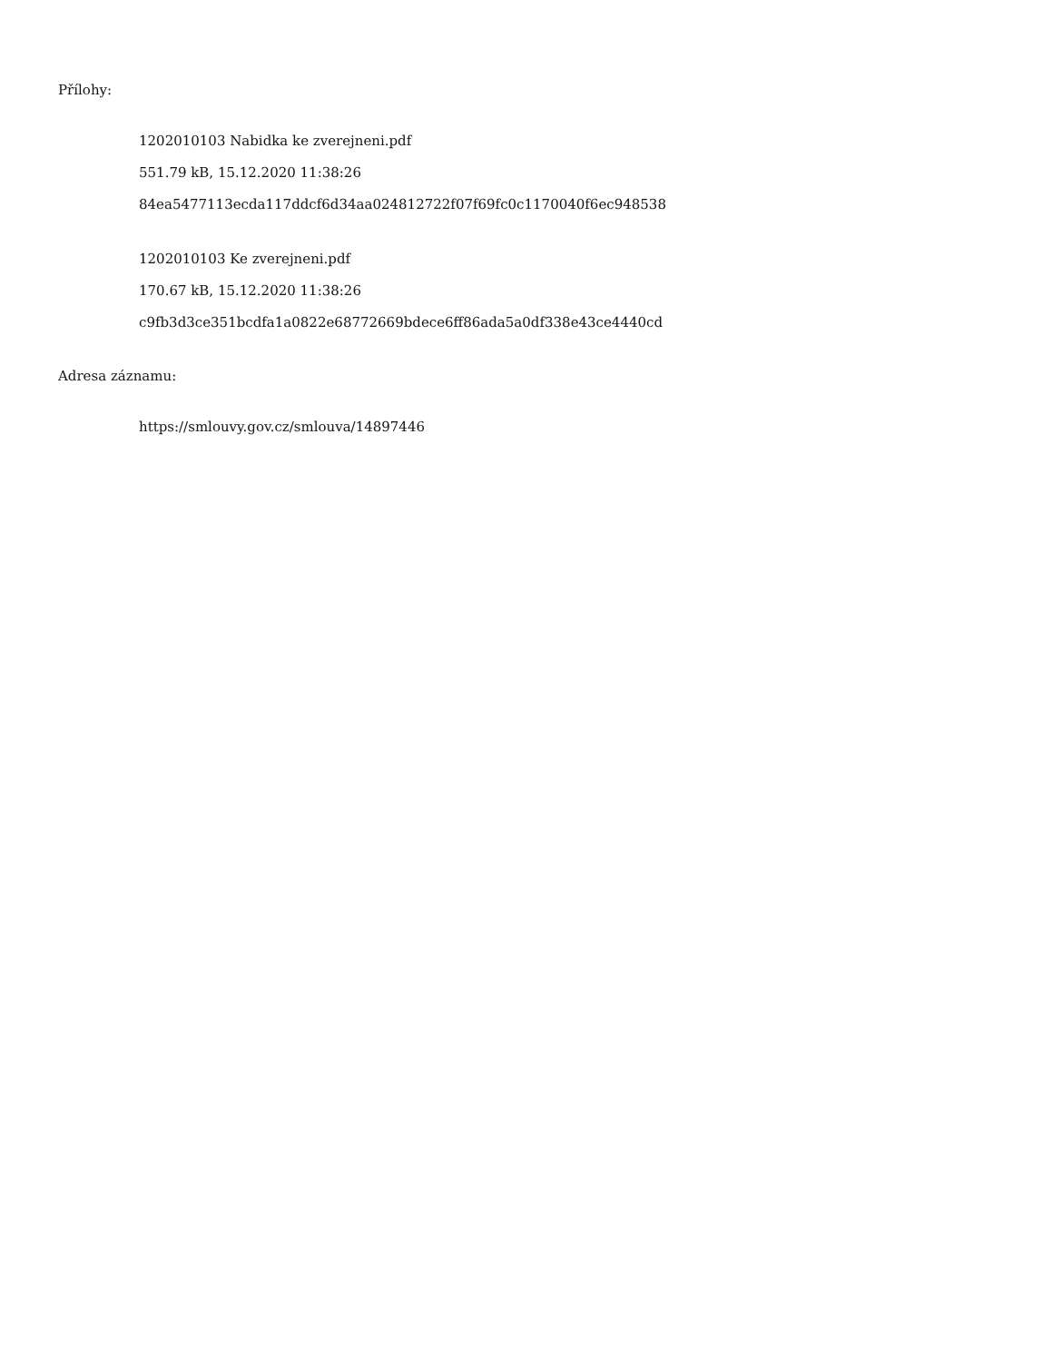Přílohy:
1202010103 Nabidka ke zverejneni.pdf
551.79 kB, 15.12.2020 11:38:26
84ea5477113ecda117ddcf6d34aa024812722f07f69fc0c1170040f6ec948538
1202010103 Ke zverejneni.pdf
170.67 kB, 15.12.2020 11:38:26
c9fb3d3ce351bcdfa1a0822e68772669bdece6ff86ada5a0df338e43ce4440cd
Adresa záznamu:
https://smlouvy.gov.cz/smlouva/14897446